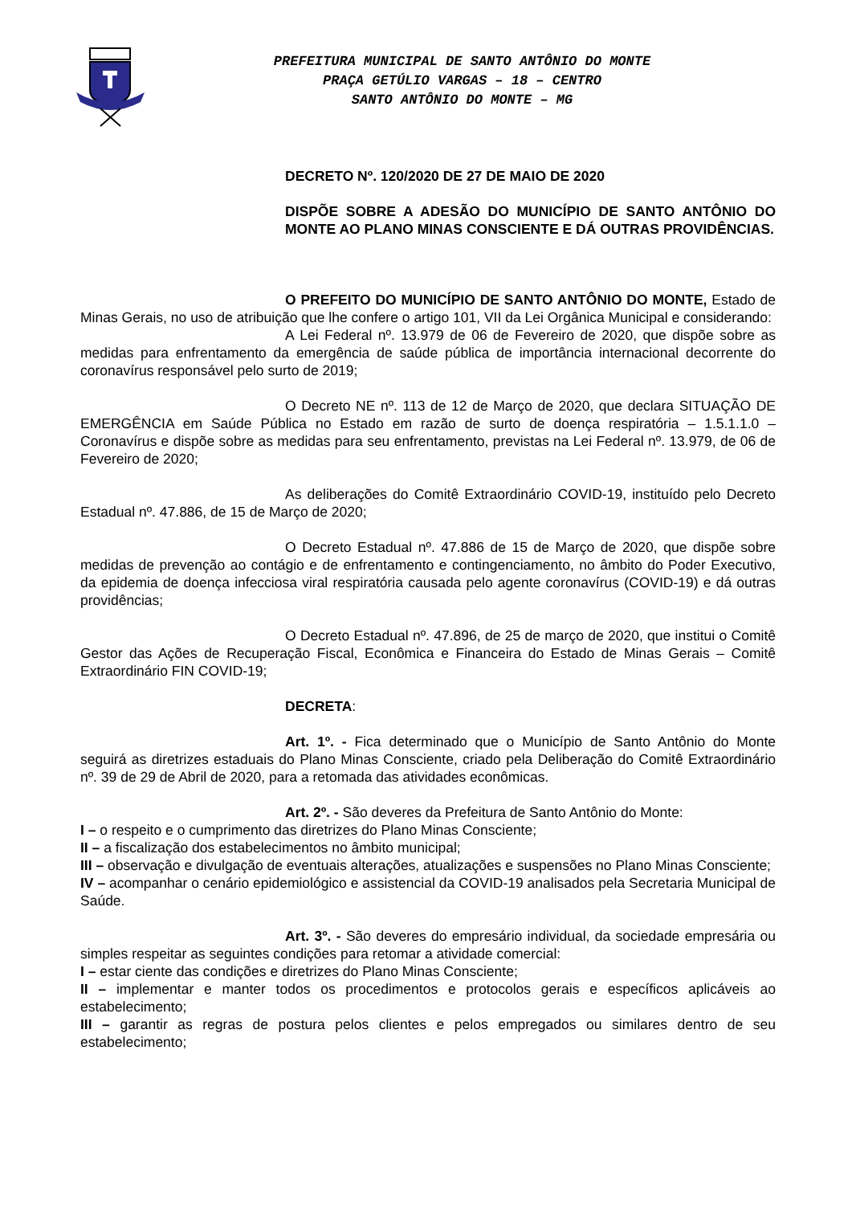PREFEITURA MUNICIPAL DE SANTO ANTÔNIO DO MONTE
PRAÇA GETÚLIO VARGAS – 18 – CENTRO
SANTO ANTÔNIO DO MONTE – MG
DECRETO Nº. 120/2020 DE 27 DE MAIO DE 2020
DISPÕE SOBRE A ADESÃO DO MUNICÍPIO DE SANTO ANTÔNIO DO MONTE AO PLANO MINAS CONSCIENTE E DÁ OUTRAS PROVIDÊNCIAS.
O PREFEITO DO MUNICÍPIO DE SANTO ANTÔNIO DO MONTE, Estado de Minas Gerais, no uso de atribuição que lhe confere o artigo 101, VII da Lei Orgânica Municipal e considerando:
A Lei Federal nº. 13.979 de 06 de Fevereiro de 2020, que dispõe sobre as medidas para enfrentamento da emergência de saúde pública de importância internacional decorrente do coronavírus responsável pelo surto de 2019;
O Decreto NE nº. 113 de 12 de Março de 2020, que declara SITUAÇÃO DE EMERGÊNCIA em Saúde Pública no Estado em razão de surto de doença respiratória – 1.5.1.1.0 – Coronavírus e dispõe sobre as medidas para seu enfrentamento, previstas na Lei Federal nº. 13.979, de 06 de Fevereiro de 2020;
As deliberações do Comitê Extraordinário COVID-19, instituído pelo Decreto Estadual nº. 47.886, de 15 de Março de 2020;
O Decreto Estadual nº. 47.886 de 15 de Março de 2020, que dispõe sobre medidas de prevenção ao contágio e de enfrentamento e contingenciamento, no âmbito do Poder Executivo, da epidemia de doença infecciosa viral respiratória causada pelo agente coronavírus (COVID-19) e dá outras providências;
O Decreto Estadual nº. 47.896, de 25 de março de 2020, que institui o Comitê Gestor das Ações de Recuperação Fiscal, Econômica e Financeira do Estado de Minas Gerais – Comitê Extraordinário FIN COVID-19;
DECRETA:
Art. 1º. - Fica determinado que o Município de Santo Antônio do Monte seguirá as diretrizes estaduais do Plano Minas Consciente, criado pela Deliberação do Comitê Extraordinário nº. 39 de 29 de Abril de 2020, para a retomada das atividades econômicas.
Art. 2º. - São deveres da Prefeitura de Santo Antônio do Monte:
I – o respeito e o cumprimento das diretrizes do Plano Minas Consciente;
II – a fiscalização dos estabelecimentos no âmbito municipal;
III – observação e divulgação de eventuais alterações, atualizações e suspensões no Plano Minas Consciente;
IV – acompanhar o cenário epidemiológico e assistencial da COVID-19 analisados pela Secretaria Municipal de Saúde.
Art. 3º. - São deveres do empresário individual, da sociedade empresária ou simples respeitar as seguintes condições para retomar a atividade comercial:
I – estar ciente das condições e diretrizes do Plano Minas Consciente;
II – implementar e manter todos os procedimentos e protocolos gerais e específicos aplicáveis ao estabelecimento;
III – garantir as regras de postura pelos clientes e pelos empregados ou similares dentro de seu estabelecimento;